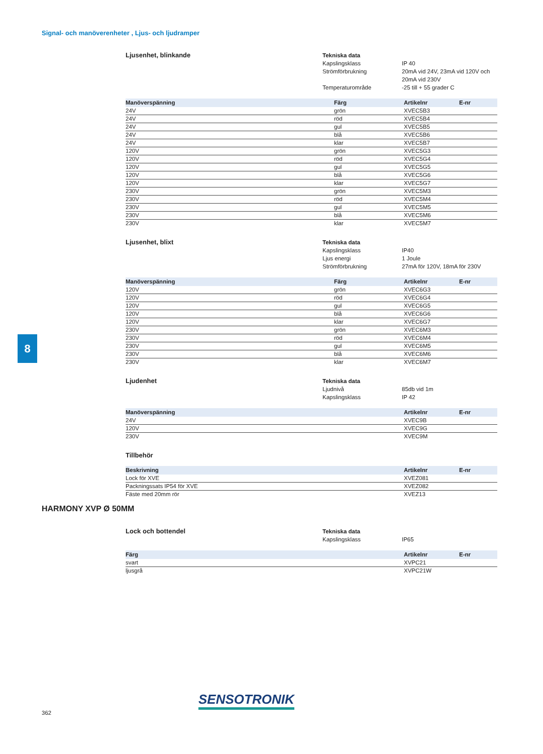Signal- och manöverenheter , Ljus- och ljudramper
Ljusenhet, blinkande
Tekniska data
Kapslingsklass IP 40
Strömförbrukning 20mA vid 24V, 23mA vid 120V och
20mA vid 230V
Temperaturområde -25 till + 55 grader C
| Manöverspänning | Färg | Artikelnr | E-nr |
| --- | --- | --- | --- |
| 24V | grön | XVEC5B3 | |
| 24V | röd | XVEC5B4 | |
| 24V | gul | XVEC5B5 | |
| 24V | blå | XVEC5B6 | |
| 24V | klar | XVEC5B7 | |
| 120V | grön | XVEC5G3 | |
| 120V | röd | XVEC5G4 | |
| 120V | gul | XVEC5G5 | |
| 120V | blå | XVEC5G6 | |
| 120V | klar | XVEC5G7 | |
| 230V | grön | XVEC5M3 | |
| 230V | röd | XVEC5M4 | |
| 230V | gul | XVEC5M5 | |
| 230V | blå | XVEC5M6 | |
| 230V | klar | XVEC5M7 | |
Ljusenhet, blixt
Tekniska data
Kapslingsklass IP40
Ljus energi 1 Joule
Strömförbrukning 27mA för 120V, 18mA för 230V
| Manöverspänning | Färg | Artikelnr | E-nr |
| --- | --- | --- | --- |
| 120V | grön | XVEC6G3 | |
| 120V | röd | XVEC6G4 | |
| 120V | gul | XVEC6G5 | |
| 120V | blå | XVEC6G6 | |
| 120V | klar | XVEC6G7 | |
| 230V | grön | XVEC6M3 | |
| 230V | röd | XVEC6M4 | |
| 230V | gul | XVEC6M5 | |
| 230V | blå | XVEC6M6 | |
| 230V | klar | XVEC6M7 | |
Ljudenhet
Tekniska data
Ljudnivå 85db vid 1m
Kapslingsklass IP 42
| Manöverspänning | | Artikelnr | E-nr |
| --- | --- | --- | --- |
| 24V | | XVEC9B | |
| 120V | | XVEC9G | |
| 230V | | XVEC9M | |
Tillbehör
| Beskrivning | | Artikelnr | E-nr |
| --- | --- | --- | --- |
| Lock för XVE | | XVEZ081 | |
| Packningssats IP54 för XVE | | XVEZ082 | |
| Fäste med 20mm rör | | XVEZ13 | |
Lock och bottendel
Tekniska data
Kapslingsklass IP65
| Färg | | Artikelnr | E-nr |
| --- | --- | --- | --- |
| svart | | XVPC21 | |
| ljusgrå | | XVPC21W | |
HARMONY XVP Ø 50MM
8
362
SENSOTRONIK